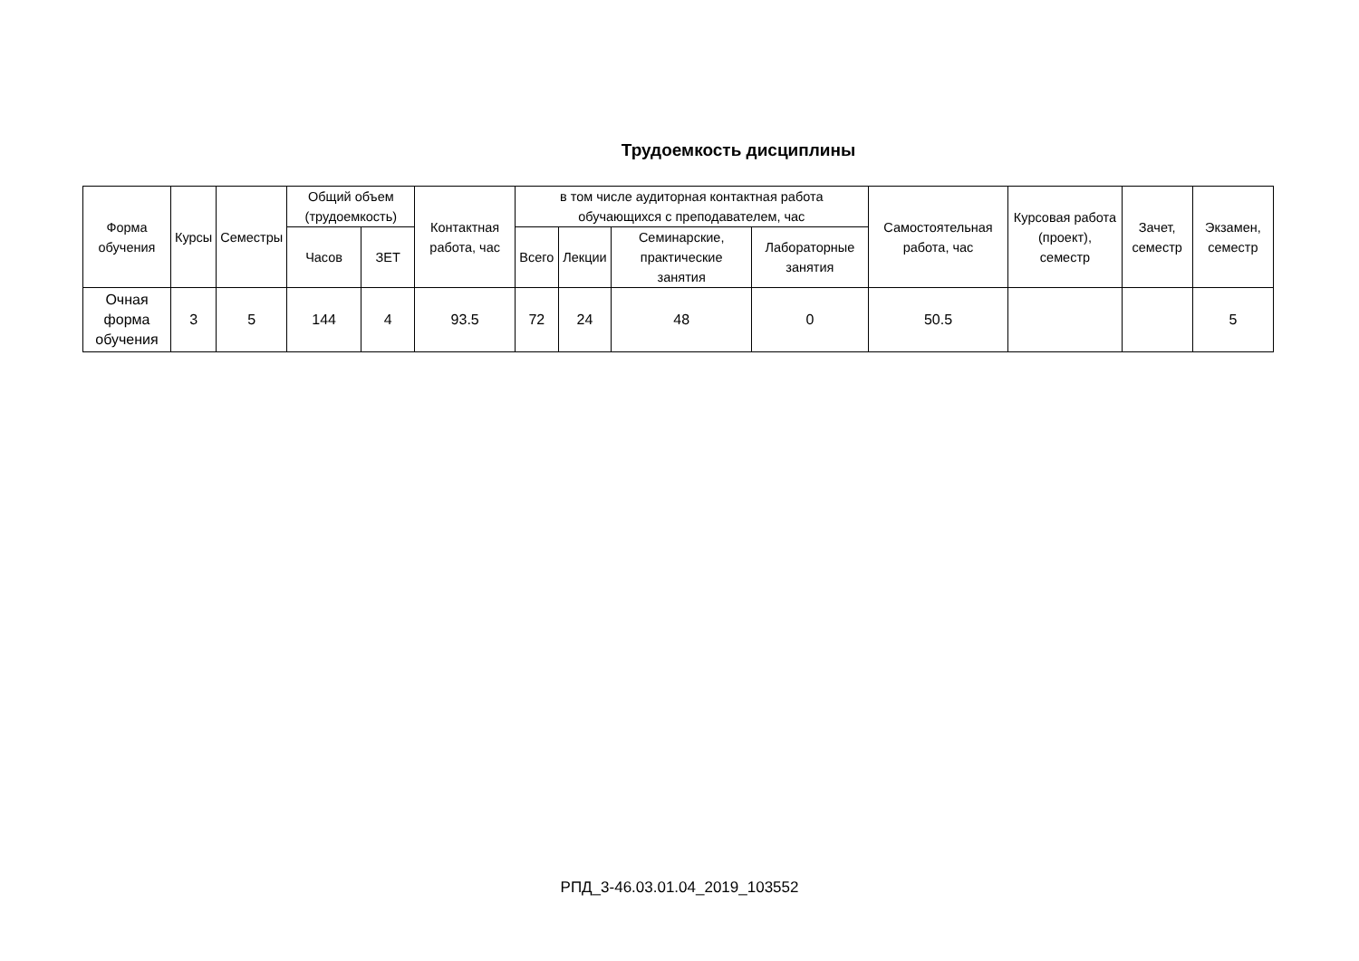Трудоемкость дисциплины
| Форма обучения | Курсы | Семестры | Общий объем (трудоемкость) | | Контактная работа, час | в том числе аудиторная контактная работа обучающихся с преподавателем, час | | | | Самостоятельная работа, час | Курсовая работа (проект), семестр | Зачет, семестр | Экзамен, семестр |
| --- | --- | --- | --- | --- | --- | --- | --- | --- | --- | --- | --- | --- | --- |
| | | | Часов | ЗЕТ | | Всего | Лекции | Семинарские, практические занятия | Лабораторные занятия | | | | |
| Очная форма обучения | 3 | 5 | 144 | 4 | 93.5 | 72 | 24 | 48 | 0 | 50.5 | | | 5 |
РПД_3-46.03.01.04_2019_103552